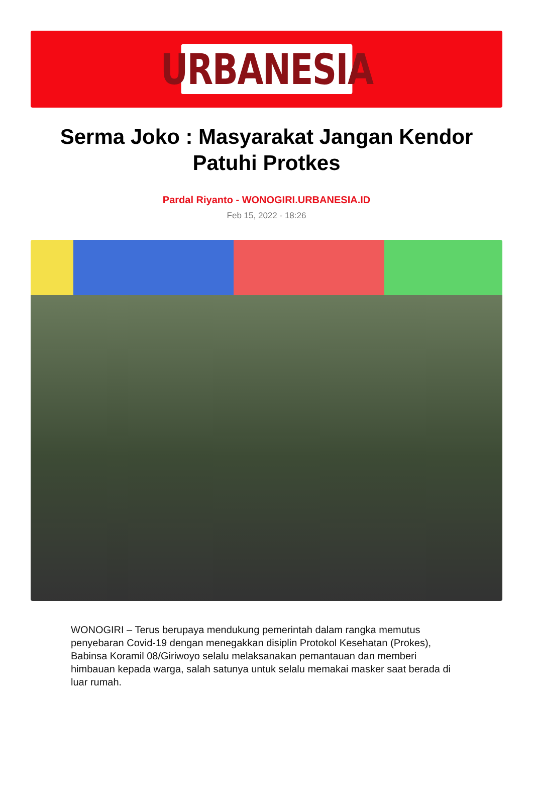URBANESIA
Serma Joko : Masyarakat Jangan Kendor Patuhi Protkes
Pardal Riyanto - WONOGIRI.URBANESIA.ID
Feb 15, 2022 - 18:26
WONOGIRI – Terus berupaya mendukung pemerintah dalam rangka memutus penyebaran Covid-19 dengan menegakkan disiplin Protokol Kesehatan (Prokes), Babinsa Koramil 08/Giriwoyo selalu melaksanakan pemantauan dan memberi himbauan kepada warga, salah satunya untuk selalu memakai masker saat berada di luar rumah.